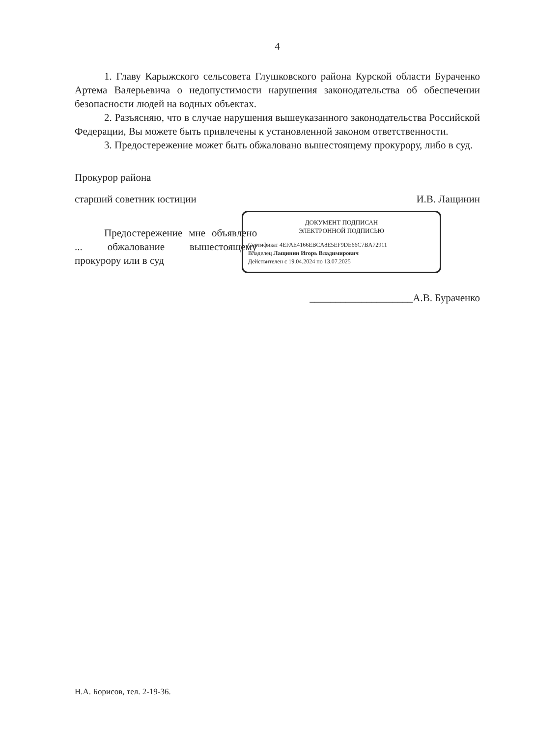4
1. Главу Карыжского сельсовета Глушковского района Курской области Бураченко Артема Валерьевича о недопустимости нарушения законодательства об обеспечении безопасности людей на водных объектах.
2. Разъясняю, что в случае нарушения вышеуказанного законодательства Российской Федерации, Вы можете быть привлечены к установленной законом ответственности.
3. Предостережение может быть обжаловано вышестоящему прокурору, либо в суд.
Прокурор района
старший советник юстиции И.В. Лащинин
ДОКУМЕНТ ПОДПИСАН
ЭЛЕКТРОННОЙ ПОДПИСЬЮ
Сертификат 4EFAE4166EBCA8E5EF9DE66C7BA72911
Владелец Лащинин Игорь Владимирович
Действителен с 19.04.2024 по 13.07.2025
Предостережение мне объявлено ... обжалование вышестоящему прокурору или в суд
____________________А.В. Бураченко
Н.А. Борисов, тел. 2-19-36.